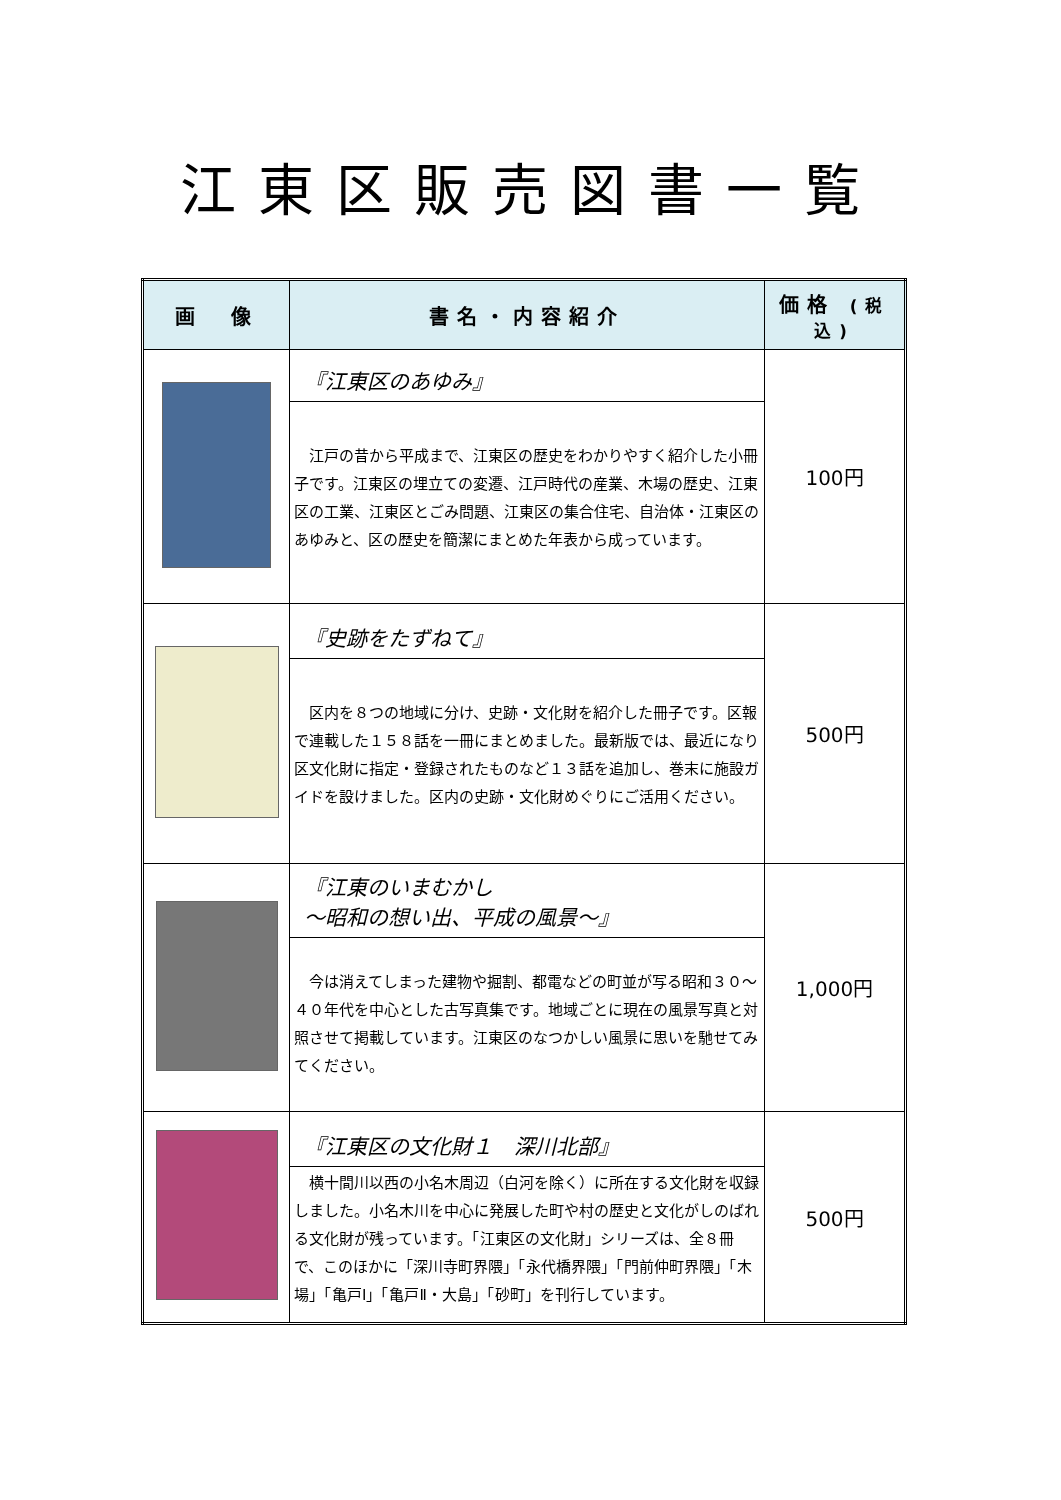江東区販売図書一覧
| 画 像 | 書名・内容紹介 | 価格 (税込) |
| --- | --- | --- |
| | 『江東区のあゆみ』 江戸の昔から平成まで、江東区の歴史をわかりやすく紹介した小冊子です。江東区の埋立ての変遷、江戸時代の産業、木場の歴史、江東区の工業、江東区とごみ問題、江東区の集合住宅、自治体・江東区のあゆみと、区の歴史を簡潔にまとめた年表から成っています。 | 100円 |
| | 『史跡をたずねて』 区内を８つの地域に分け、史跡・文化財を紹介した冊子です。区報で連載した１５８話を一冊にまとめました。最新版では、最近になり区文化財に指定・登録されたものなど１３話を追加し、巻末に施設ガイドを設けました。区内の史跡・文化財めぐりにご活用ください。 | 500円 |
| | 『江東のいまむかし ～昭和の想い出、平成の風景～』 今は消えてしまった建物や掘割、都電などの町並が写る昭和３０～４０年代を中心とした古写真集です。地域ごとに現在の風景写真と対照させて掲載しています。江東区のなつかしい風景に思いを馳せてみてください。 | 1,000円 |
| | 『江東区の文化財１ 深川北部』 横十間川以西の小名木周辺（白河を除く）に所在する文化財を収録しました。小名木川を中心に発展した町や村の歴史と文化がしのばれる文化財が残っています。「江東区の文化財」シリーズは、全８冊で、このほかに「深川寺町界隈」「永代橋界隈」「門前仲町界隈」「木場」「亀戸Ⅰ」「亀戸Ⅱ・大島」「砂町」を刊行しています。 | 500円 |